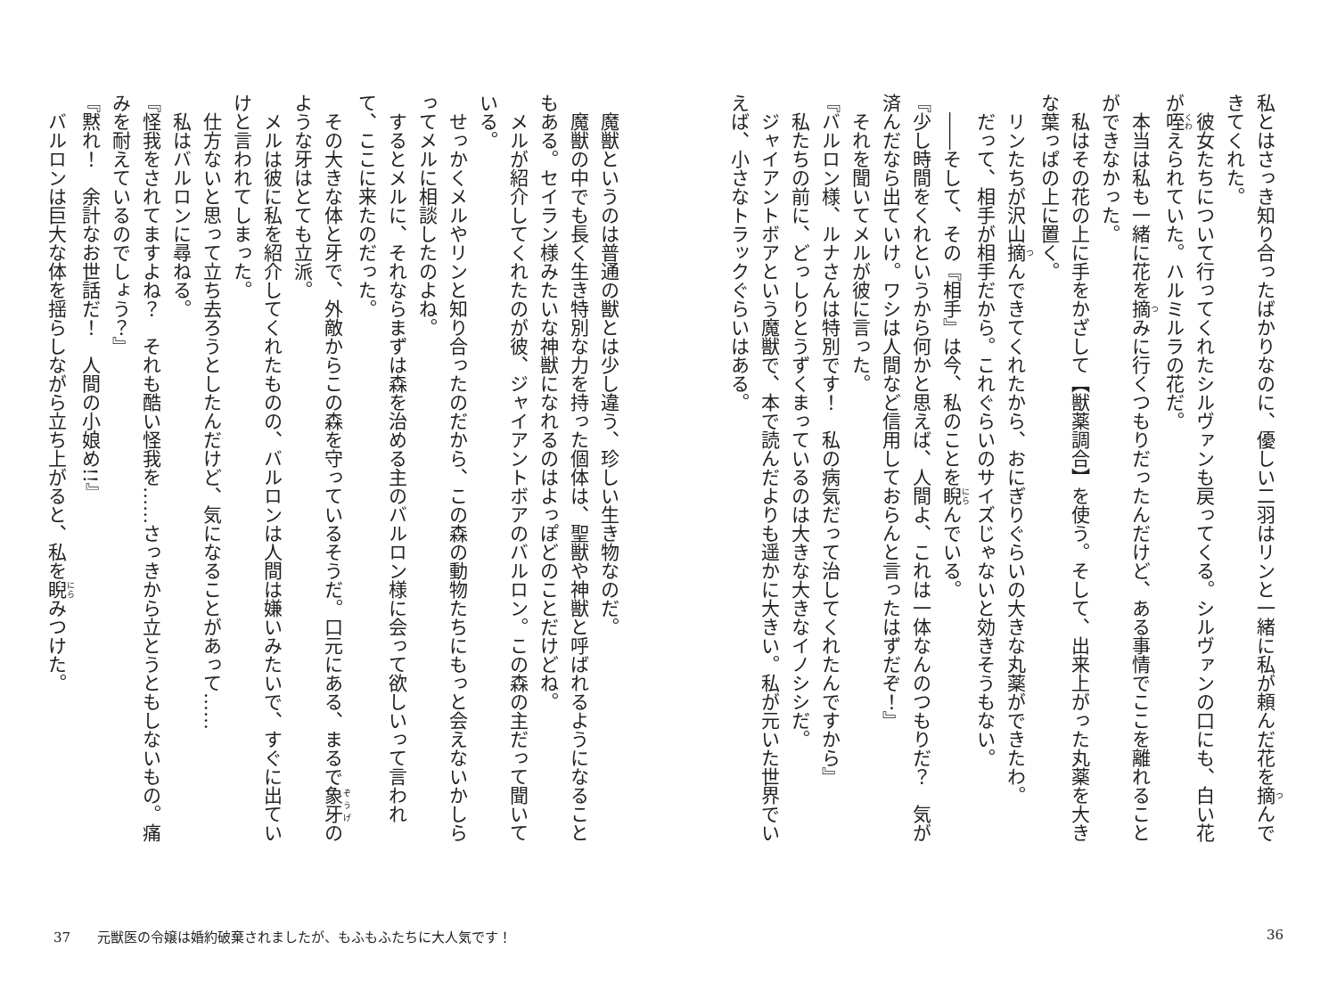私とはさっき知り合ったばかりなのに、優しい二羽はリンと一緒に私が頼んだ花を摘んできてくれた。
　彼女たちについて行ってくれたシルヴァンも戻ってくる。シルヴァンの口にも、白い花が咥えられていた。ハルミルラの花だ。
　本当は私も一緒に花を摘みに行くつもりだったんだけど、ある事情でここを離れることができなかった。
　私はその花の上に手をかざして【獣薬調合】を使う。そして、出来上がった丸薬を大きな葉っぱの上に置く。
　リンたちが沢山摘んできてくれたから、おにぎりぐらいの大きな丸薬ができたわ。
　だって、相手が相手だから。これぐらいのサイズじゃないと効きそうもない。
　――そして、その『相手』は今、私のことを睨んでいる。
『少し時間をくれというから何かと思えば、人間よ、これは一体なんのつもりだ？　気が済んだなら出ていけ。ワシは人間など信用しておらんと言ったはずだぞ！』
　それを聞いてメルが彼に言った。
『バルロン様、ルナさんは特別です！　私の病気だって治してくれたんですから』
　私たちの前に、どっしりとうずくまっているのは大きな大きなイノシシだ。
　ジャイアントボアという魔獣で、本で読んだよりも遥かに大きい。私が元いた世界でいえば、小さなトラックぐらいはある。
　魔獣というのは普通の獣とは少し違う、珍しい生き物なのだ。
　魔獣の中でも長く生き特別な力を持った個体は、聖獣や神獣と呼ばれるようになることもある。セイラン様みたいな神獣になれるのはよっぽどのことだけどね。
　メルが紹介してくれたのが彼、ジャイアントボアのバルロン。この森の主だって聞いている。
　せっかくメルやリンと知り合ったのだから、この森の動物たちにもっと会えないかしらってメルに相談したのよね。
　するとメルに、それならまずは森を治める主のバルロン様に会って欲しいって言われて、ここに来たのだった。
　その大きな体と牙で、外敵からこの森を守っているそうだ。口元にある、まるで象牙のような牙はとても立派。
　メルは彼に私を紹介してくれたものの、バルロンは人間は嫌いみたいで、すぐに出ていけと言われてしまった。
　仕方ないと思って立ち去ろうとしたんだけど、気になることがあって……
　私はバルロンに尋ねる。
『怪我をされてますよね？　それも酷い怪我を……さっきから立とうともしないもの。痛みを耐えているのでしょう？』
『黙れ！　余計なお世話だ！　人間の小娘め!!』
　バルロンは巨大な体を揺らしながら立ち上がると、私を睨みつけた。
37　　元獣医の令嬢は婚約破棄されましたが、もふもふたちに大人気です！
36